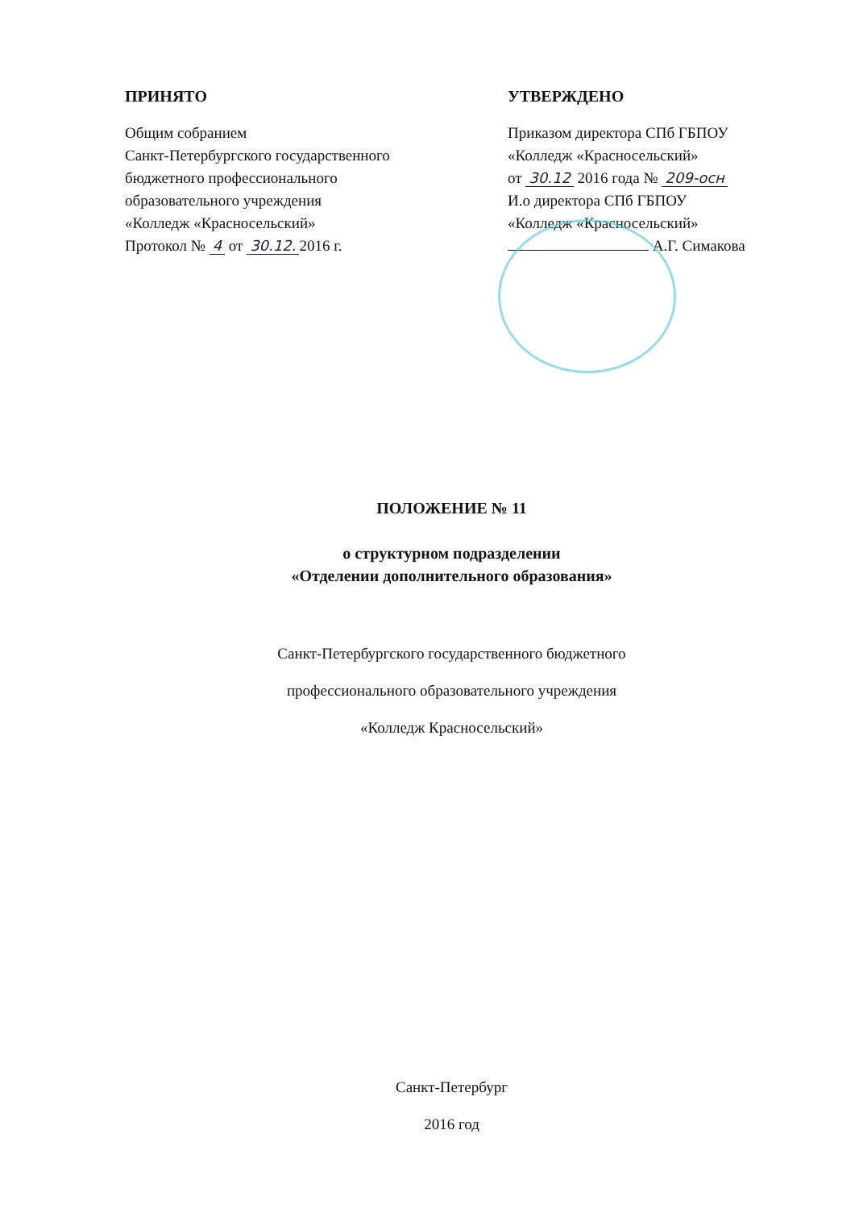ПРИНЯТО
Общим собранием
Санкт-Петербургского государственного
бюджетного профессионального
образовательного учреждения
«Колледж «Красносельский»
Протокол № 4 от 30.12. 2016 г.
УТВЕРЖДЕНО
Приказом директора СПб ГБПОУ
«Колледж «Красносельский»
от 30.12 2016 года № 209-осн
И.о директора СПб ГБПОУ
«Колледж «Красносельский»
А.Г. Симакова
ПОЛОЖЕНИЕ № 11
о структурном подразделении
«Отделении дополнительного образования»
Санкт-Петербургского государственного бюджетного
профессионального образовательного учреждения
«Колледж Красносельский»
Санкт-Петербург
2016 год